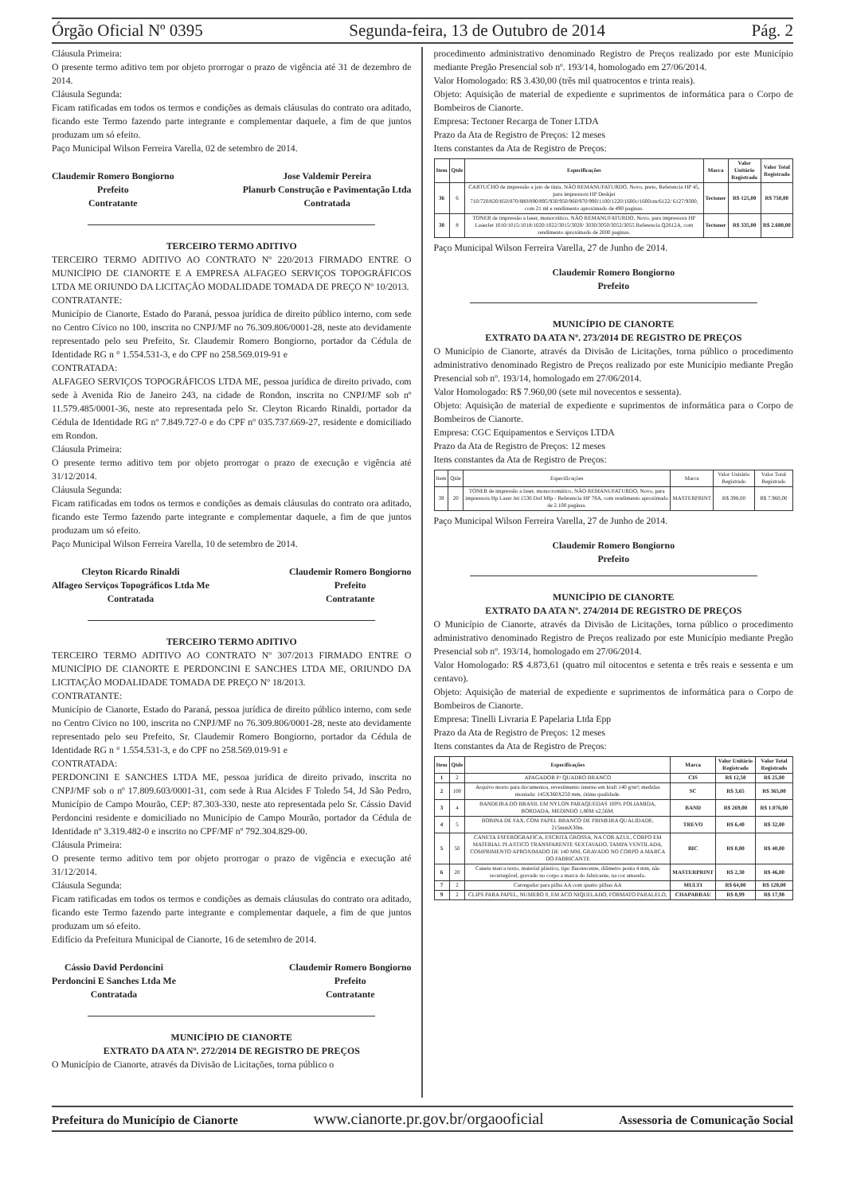Órgão Oficial Nº 0395 Segunda-feira, 13 de Outubro de 2014 Pág. 2
Cláusula Primeira:
O presente termo aditivo tem por objeto prorrogar o prazo de vigência até 31 de dezembro de 2014.
Cláusula Segunda:
Ficam ratificadas em todos os termos e condições as demais cláusulas do contrato ora aditado, ficando este Termo fazendo parte integrante e complementar daquele, a fim de que juntos produzam um só efeito.
Paço Municipal Wilson Ferreira Varella, 02 de setembro de 2014.
Claudemir Romero Bongiorno
Prefeito
Contratante
Jose Valdemir Pereira
Planurb Construção e Pavimentação Ltda
Contratada
TERCEIRO TERMO ADITIVO
TERCEIRO TERMO ADITIVO AO CONTRATO Nº 220/2013 FIRMADO ENTRE O MUNICÍPIO DE CIANORTE E A EMPRESA ALFAGEO SERVIÇOS TOPOGRÁFICOS LTDA ME ORIUNDO DA LICITAÇÃO MODALIDADE TOMADA DE PREÇO Nº 10/2013.
CONTRATANTE:
Município de Cianorte, Estado do Paraná, pessoa jurídica de direito público interno, com sede no Centro Cívico no 100, inscrita no CNPJ/MF no 76.309.806/0001-28, neste ato devidamente representado pelo seu Prefeito, Sr. Claudemir Romero Bongiorno, portador da Cédula de Identidade RG n ° 1.554.531-3, e do CPF no 258.569.019-91 e
CONTRATADA:
ALFAGEO SERVIÇOS TOPOGRÁFICOS LTDA ME, pessoa jurídica de direito privado, com sede à Avenida Rio de Janeiro 243, na cidade de Rondon, inscrita no CNPJ/MF sob nº 11.579.485/0001-36, neste ato representada pelo Sr. Cleyton Ricardo Rinaldi, portador da Cédula de Identidade RG nº 7.849.727-0 e do CPF nº 035.737.669-27, residente e domiciliado em Rondon.
Cláusula Primeira:
O presente termo aditivo tem por objeto prorrogar o prazo de execução e vigência até 31/12/2014.
Cláusula Segunda:
Ficam ratificadas em todos os termos e condições as demais cláusulas do contrato ora aditado, ficando este Termo fazendo parte integrante e complementar daquele, a fim de que juntos produzam um só efeito.
Paço Municipal Wilson Ferreira Varella, 10 de setembro de 2014.
Cleyton Ricardo Rinaldi
Alfageo Serviços Topográficos Ltda Me
Contratada
Claudemir Romero Bongiorno
Prefeito
Contratante
TERCEIRO TERMO ADITIVO
TERCEIRO TERMO ADITIVO AO CONTRATO Nº 307/2013 FIRMADO ENTRE O MUNICÍPIO DE CIANORTE E PERDONCINI E SANCHES LTDA ME, ORIUNDO DA LICITAÇÃO MODALIDADE TOMADA DE PREÇO Nº 18/2013.
CONTRATANTE:
Município de Cianorte, Estado do Paraná, pessoa jurídica de direito público interno, com sede no Centro Cívico no 100, inscrita no CNPJ/MF no 76.309.806/0001-28, neste ato devidamente representado pelo seu Prefeito, Sr. Claudemir Romero Bongiorno, portador da Cédula de Identidade RG n ° 1.554.531-3, e do CPF no 258.569.019-91 e
CONTRATADA:
PERDONCINI E SANCHES LTDA ME, pessoa jurídica de direito privado, inscrita no CNPJ/MF sob o nº 17.809.603/0001-31, com sede à Rua Alcides F Toledo 54, Jd São Pedro, Município de Campo Mourão, CEP: 87.303-330, neste ato representada pelo Sr. Cássio David Perdoncini residente e domiciliado no Município de Campo Mourão, portador da Cédula de Identidade nº 3.319.482-0 e inscrito no CPF/MF nº 792.304.829-00.
Cláusula Primeira:
O presente termo aditivo tem por objeto prorrogar o prazo de vigência e execução até 31/12/2014.
Cláusula Segunda:
Ficam ratificadas em todos os termos e condições as demais cláusulas do contrato ora aditado, ficando este Termo fazendo parte integrante e complementar daquele, a fim de que juntos produzam um só efeito.
Edifício da Prefeitura Municipal de Cianorte, 16 de setembro de 2014.
Cássio David Perdoncini
Perdoncini E Sanches Ltda Me
Contratada
Claudemir Romero Bongiorno
Prefeito
Contratante
MUNICÍPIO DE CIANORTE
EXTRATO DA ATA Nº. 272/2014 DE REGISTRO DE PREÇOS
O Município de Cianorte, através da Divisão de Licitações, torna público o
procedimento administrativo denominado Registro de Preços realizado por este Município mediante Pregão Presencial sob nº. 193/14, homologado em 27/06/2014.
Valor Homologado: R$ 3.430,00 (três mil quatrocentos e trinta reais).
Objeto: Aquisição de material de expediente e suprimentos de informática para o Corpo de Bombeiros de Cianorte.
Empresa: Tectoner Recarga de Toner LTDA
Prazo da Ata de Registro de Preços: 12 meses
Itens constantes da Ata de Registro de Preços:
| Item | Qtde | Especificações | Marca | Valor Unitário Registrado | Valor Total Registrado |
| --- | --- | --- | --- | --- | --- |
| 36 | 6 | CARTUCHO de impressão a jato de tinta, NÃO REMANUFATURDO, Novo, preto, Referencia HP 45, para impressora HP Deskjet 710/720/820/850/870/880/890/895/930/950/960/970/990/1100/1220/1600c/1600cm/6122/ 6127/9300, com 21 ml e rendimento aproximado de 490 paginas. | Tectoner | R$ 125,00 | R$ 750,00 |
| 38 | 8 | TONER de impressão a laser, monocrático, NÃO REMANUFATURDO, Novo, para impressora HP LaserJet 1010/1015/1018/1020/1022/3015/3020/ 3030/3050/3052/3055 Referencia Q2612A, com rendimento aproximado de 2000 paginas. | Tectoner | R$ 335,00 | R$ 2.680,00 |
Paço Municipal Wilson Ferreira Varella, 27 de Junho de 2014.
Claudemir Romero Bongiorno
Prefeito
MUNICÍPIO DE CIANORTE
EXTRATO DA ATA Nº. 273/2014 DE REGISTRO DE PREÇOS
O Município de Cianorte, através da Divisão de Licitações, torna público o procedimento administrativo denominado Registro de Preços realizado por este Município mediante Pregão Presencial sob nº. 193/14, homologado em 27/06/2014.
Valor Homologado: R$ 7.960,00 (sete mil novecentos e sessenta).
Objeto: Aquisição de material de expediente e suprimentos de informática para o Corpo de Bombeiros de Cianorte.
Empresa: CGC Equipamentos e Serviços LTDA
Prazo da Ata de Registro de Preços: 12 meses
Itens constantes da Ata de Registro de Preços:
| Item | Qtde | Especificações | Marca | Valor Unitário Registrado | Valor Total Registrado |
| 39 | 20 | TONER de impressão a laser, monocromático, NÃO REMANUFATURDO, Novo, para impressora Hp Laser Jet 1536 Dnf Mfp - Referencia HP 78A, com rendimento aproximado de 2.100 paginas. | MASTERPRINT | R$ 398,00 | R$ 7.960,00 |
Paço Municipal Wilson Ferreira Varella, 27 de Junho de 2014.
Claudemir Romero Bongiorno
Prefeito
MUNICÍPIO DE CIANORTE
EXTRATO DA ATA Nº. 274/2014 DE REGISTRO DE PREÇOS
O Município de Cianorte, através da Divisão de Licitações, torna público o procedimento administrativo denominado Registro de Preços realizado por este Município mediante Pregão Presencial sob nº. 193/14, homologado em 27/06/2014.
Valor Homologado: R$ 4.873,61 (quatro mil oitocentos e setenta e três reais e sessenta e um centavo).
Objeto: Aquisição de material de expediente e suprimentos de informática para o Corpo de Bombeiros de Cianorte.
Empresa: Tinelli Livraria E Papelaria Ltda Epp
Prazo da Ata de Registro de Preços: 12 meses
Itens constantes da Ata de Registro de Preços:
| Item | Qtde | Especificações | Marca | Valor Unitário Registrado | Valor Total Registrado |
| --- | --- | --- | --- | --- | --- |
| 1 | 2 | APAGADOR P/ QUADRO BRANCO | CIS | R$ 12,50 | R$ 25,00 |
| 2 | 100 | Arquivo morto para documentos, revestimento interno em kraft 140 g/m²; medidas montada: 145X360X250 mm, ótima qualidade. | SC | R$ 3,65 | R$ 365,00 |
| 3 | 4 | BANDEIRA DO BRASIL EM NYLON PARAQUEDAS 100% POLIAMIDA, BORDADA, MEDINDO 1,80M x2,56M. | BAND | R$ 269,00 | R$ 1.076,00 |
| 4 | 5 | BOBINA DE FAX, COM PAPEL BRANCO DE PRIMEIRA QUALIDADE, 215mmX30m. | TREVO | R$ 6,40 | R$ 32,00 |
| 5 | 50 | CANETA ESFEROGRAFICA, ESCRITA GROSSA, NA COR AZUL, CORPO EM MATERIAL PLASTICO TRANSPARENTE SEXTAVADO, TAMPA VENTILADA, COMPRIMENTO APROXIMADO DE 140 MM, GRAVADO NO CORPO A MARCA DO FABRICANTE | BIC | R$ 0,80 | R$ 40,00 |
| 6 | 20 | Caneta marca texto, material plástico, tipo fluorescente, diâmetro ponta 4 mm, não recarregável, gravado no corpo a marca do fabricante, na cor amarela. | MASTERPRINT | R$ 2,30 | R$ 46,00 |
| 7 | 2 | Carregador para pilha AA com quatro pilhas AA | MULTI | R$ 64,00 | R$ 128,00 |
| 9 | 2 | CLIPS PARA PAPEL, NUMERO 0, EM ACO NIQUELADO, FORMATO PARALELO, | CHAPARRAU | R$ 8,99 | R$ 17,98 |
Prefeitura do Município de Cianorte www.cianorte.pr.gov.br/orgaooficial Assessoria de Comunicação Social